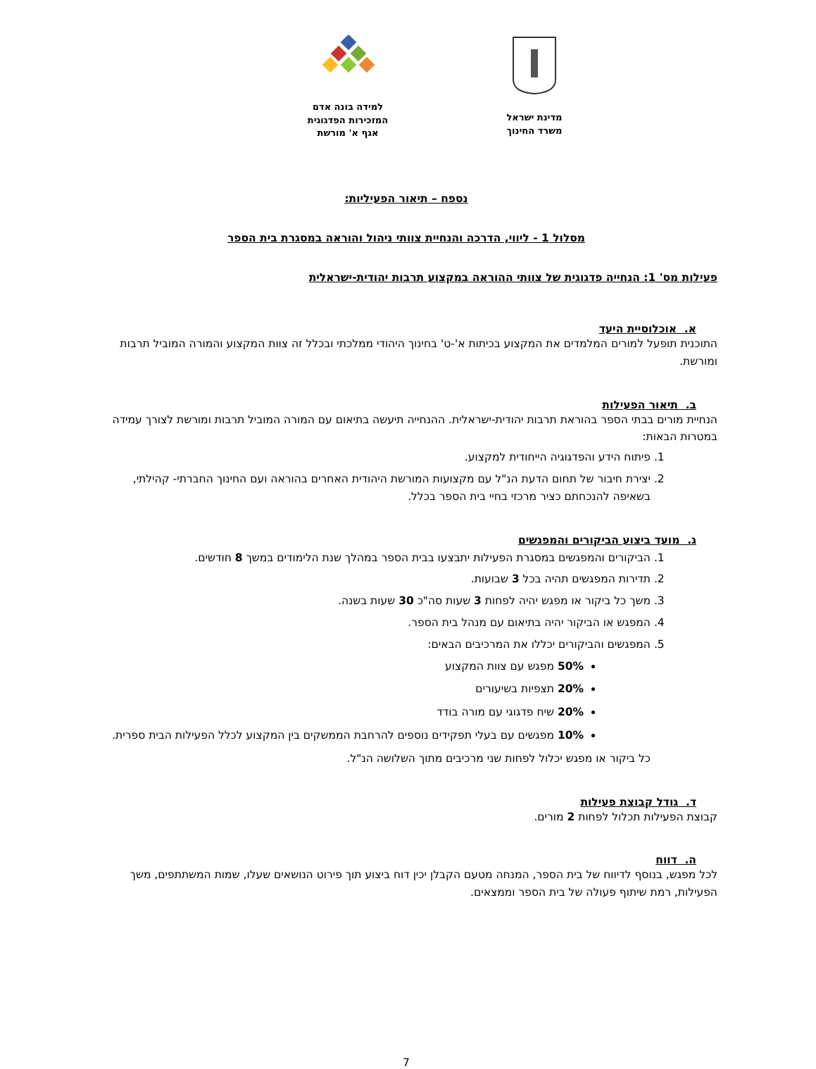מדינת ישראל
משרד החינוך
למידה בונה אדם
המזכירות הפדגוגית
אגף א' מורשת
נספח – תיאור הפעיליות:
מסלול 1 - ליווי, הדרכה והנחיית צוותי ניהול והוראה במסגרת בית הספר
פעילות מס' 1: הנחייה פדגוגית של צוותי ההוראה במקצוע תרבות יהודית-ישראלית
א. אוכלוסיית היעד
התוכנית תופעל למורים המלמדים את המקצוע בכיתות א'-ט' בחינוך היהודי ממלכתי ובכלל זה צוות המקצוע והמורה המוביל תרבות ומורשת.
ב. תיאור הפעילות
הנחיית מורים בבתי הספר בהוראת תרבות יהודית-ישראלית. ההנחייה תיעשה בתיאום עם המורה המוביל תרבות ומורשת לצורך עמידה במטרות הבאות:
1. פיתוח הידע והפדגוגיה הייחודית למקצוע.
2. יצירת חיבור של תחום הדעת הנ"ל עם מקצועות המורשת היהודית האחרים בהוראה ועם החינוך החברתי- קהילתי, בשאיפה להנכחתם כציר מרכזי בחיי בית הספר בכלל.
ג. מועד ביצוע הביקורים והמפגשים
1. הביקורים והמפגשים במסגרת הפעילות יתבצעו בבית הספר במהלך שנת הלימודים במשך 8 חודשים.
2. תדירות המפגשים תהיה בכל 3 שבועות.
3. משך כל ביקור או מפגש יהיה לפחות 3 שעות סה"כ 30 שעות בשנה.
4. המפגש או הביקור יהיה בתיאום עם מנהל בית הספר.
5. המפגשים והביקורים יכללו את המרכיבים הבאים:
50% מפגש עם צוות המקצוע
20% תצפיות בשיעורים
20% שיח פדגוגי עם מורה בודד
10% מפגשים עם בעלי תפקידים נוספים להרחבת הממשקים בין המקצוע לכלל הפעילות הבית ספרית.
כל ביקור או מפגש יכלול לפחות שני מרכיבים מתוך השלושה הנ"ל.
ד. גודל קבוצת פעילות
קבוצת הפעילות תכלול לפחות 2 מורים.
ה. דווח
לכל מפגש, בנוסף לדיווח של בית הספר, המנחה מטעם הקבלן יכין דוח ביצוע תוך פירוט הנושאים שעלו, שמות המשתתפים, משך הפעילות, רמת שיתוף פעולה של בית הספר וממצאים.
7